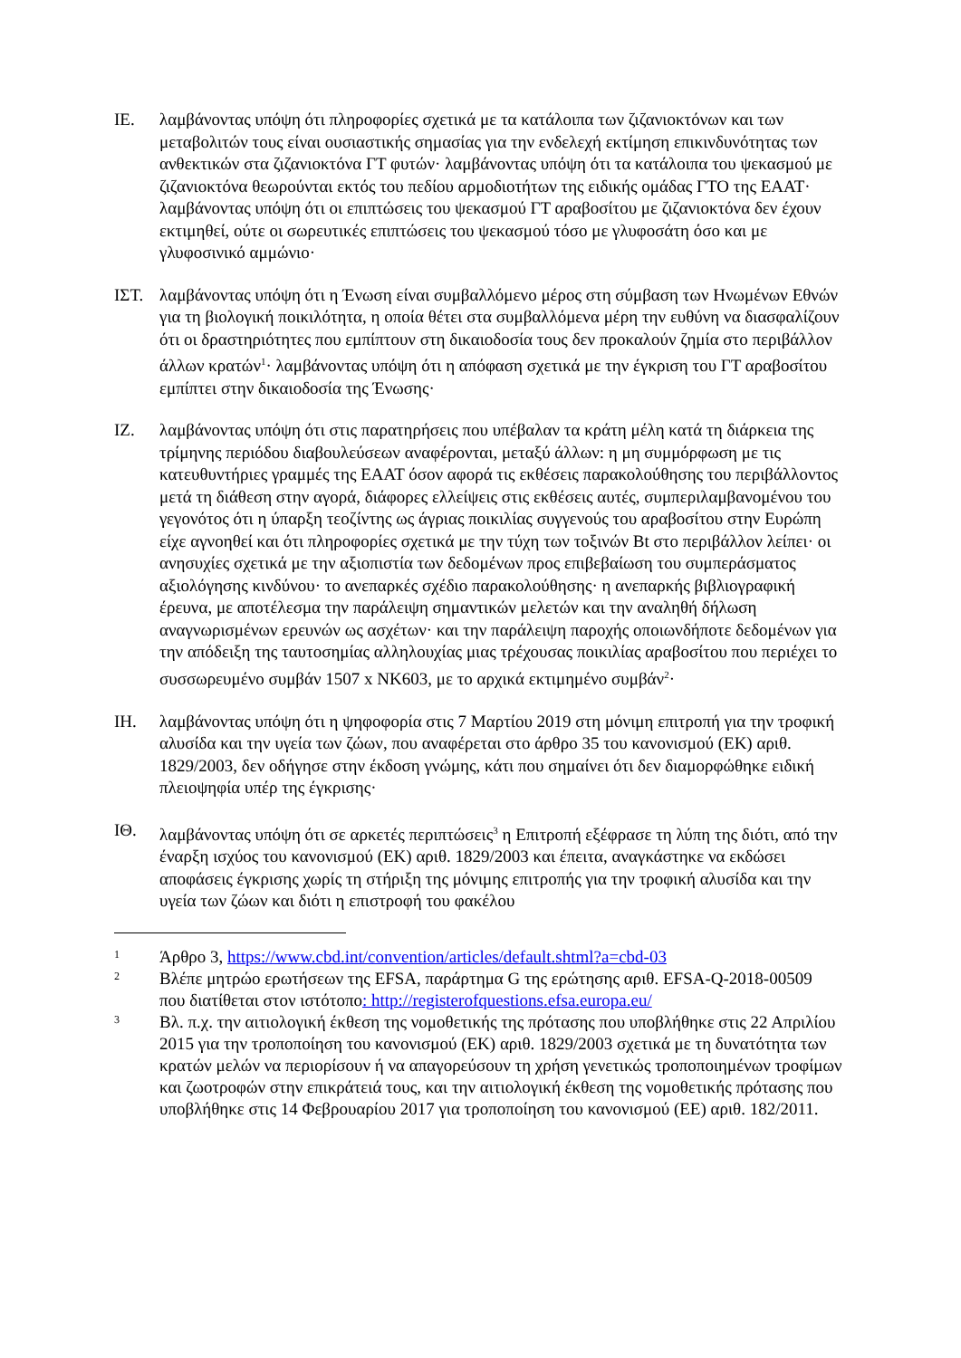ΙΕ. λαμβάνοντας υπόψη ότι πληροφορίες σχετικά με τα κατάλοιπα των ζιζανιοκτόνων και των μεταβολιτών τους είναι ουσιαστικής σημασίας για την ενδελεχή εκτίμηση επικινδυνότητας των ανθεκτικών στα ζιζανιοκτόνα ΓΤ φυτών· λαμβάνοντας υπόψη ότι τα κατάλοιπα του ψεκασμού με ζιζανιοκτόνα θεωρούνται εκτός του πεδίου αρμοδιοτήτων της ειδικής ομάδας ΓΤΟ της ΕΑΑΤ· λαμβάνοντας υπόψη ότι οι επιπτώσεις του ψεκασμού ΓΤ αραβοσίτου με ζιζανιοκτόνα δεν έχουν εκτιμηθεί, ούτε οι σωρευτικές επιπτώσεις του ψεκασμού τόσο με γλυφοσάτη όσο και με γλυφοσινικό αμμώνιο·
ΙΣΤ. λαμβάνοντας υπόψη ότι η Ένωση είναι συμβαλλόμενο μέρος στη σύμβαση των Ηνωμένων Εθνών για τη βιολογική ποικιλότητα, η οποία θέτει στα συμβαλλόμενα μέρη την ευθύνη να διασφαλίζουν ότι οι δραστηριότητες που εμπίπτουν στη δικαιοδοσία τους δεν προκαλούν ζημία στο περιβάλλον άλλων κρατών<sup>1</sup>· λαμβάνοντας υπόψη ότι η απόφαση σχετικά με την έγκριση του ΓΤ αραβοσίτου εμπίπτει στην δικαιοδοσία της Ένωσης·
ΙΖ. λαμβάνοντας υπόψη ότι στις παρατηρήσεις που υπέβαλαν τα κράτη μέλη κατά τη διάρκεια της τρίμηνης περιόδου διαβουλεύσεων αναφέρονται, μεταξύ άλλων: η μη συμμόρφωση με τις κατευθυντήριες γραμμές της ΕΑΑΤ όσον αφορά τις εκθέσεις παρακολούθησης του περιβάλλοντος μετά τη διάθεση στην αγορά, διάφορες ελλείψεις στις εκθέσεις αυτές, συμπεριλαμβανομένου του γεγονότος ότι η ύπαρξη τεοζίντης ως άγριας ποικιλίας συγγενούς του αραβοσίτου στην Ευρώπη είχε αγνοηθεί και ότι πληροφορίες σχετικά με την τύχη των τοξινών Bt στο περιβάλλον λείπει· οι ανησυχίες σχετικά με την αξιοπιστία των δεδομένων προς επιβεβαίωση του συμπεράσματος αξιολόγησης κινδύνου· το ανεπαρκές σχέδιο παρακολούθησης· η ανεπαρκής βιβλιογραφική έρευνα, με αποτέλεσμα την παράλειψη σημαντικών μελετών και την αναληθή δήλωση αναγνωρισμένων ερευνών ως ασχέτων· και την παράλειψη παροχής οποιωνδήποτε δεδομένων για την απόδειξη της ταυτοσημίας αλληλουχίας μιας τρέχουσας ποικιλίας αραβοσίτου που περιέχει το συσσωρευμένο συμβάν 1507 x NK603, με το αρχικά εκτιμημένο συμβάν<sup>2</sup>·
ΙΗ. λαμβάνοντας υπόψη ότι η ψηφοφορία στις 7 Μαρτίου 2019 στη μόνιμη επιτροπή για την τροφική αλυσίδα και την υγεία των ζώων, που αναφέρεται στο άρθρο 35 του κανονισμού (ΕΚ) αριθ. 1829/2003, δεν οδήγησε στην έκδοση γνώμης, κάτι που σημαίνει ότι δεν διαμορφώθηκε ειδική πλειοψηφία υπέρ της έγκρισης·
ΙΘ. λαμβάνοντας υπόψη ότι σε αρκετές περιπτώσεις<sup>3</sup> η Επιτροπή εξέφρασε τη λύπη της διότι, από την έναρξη ισχύος του κανονισμού (ΕΚ) αριθ. 1829/2003 και έπειτα, αναγκάστηκε να εκδώσει αποφάσεις έγκρισης χωρίς τη στήριξη της μόνιμης επιτροπής για την τροφική αλυσίδα και την υγεία των ζώων και διότι η επιστροφή του φακέλου
1
Άρθρο 3, https://www.cbd.int/convention/articles/default.shtml?a=cbd-03
2
Βλέπε μητρώο ερωτήσεων της EFSA, παράρτημα G της ερώτησης αριθ. EFSA-Q-2018-00509
που διατίθεται στον ιστότοπο: http://registerofquestions.efsa.europa.eu/
3
Βλ. π.χ. την αιτιολογική έκθεση της νομοθετικής της πρότασης που υποβλήθηκε στις 22 Απριλίου 2015 για την τροποποίηση του κανονισμού (ΕΚ) αριθ. 1829/2003 σχετικά με τη δυνατότητα των κρατών μελών να περιορίσουν ή να απαγορεύσουν τη χρήση γενετικώς τροποποιημένων τροφίμων και ζωοτροφών στην επικράτειά τους, και την αιτιολογική έκθεση της νομοθετικής πρότασης που υποβλήθηκε στις 14 Φεβρουαρίου 2017 για τροποποίηση του κανονισμού (ΕΕ) αριθ. 182/2011.